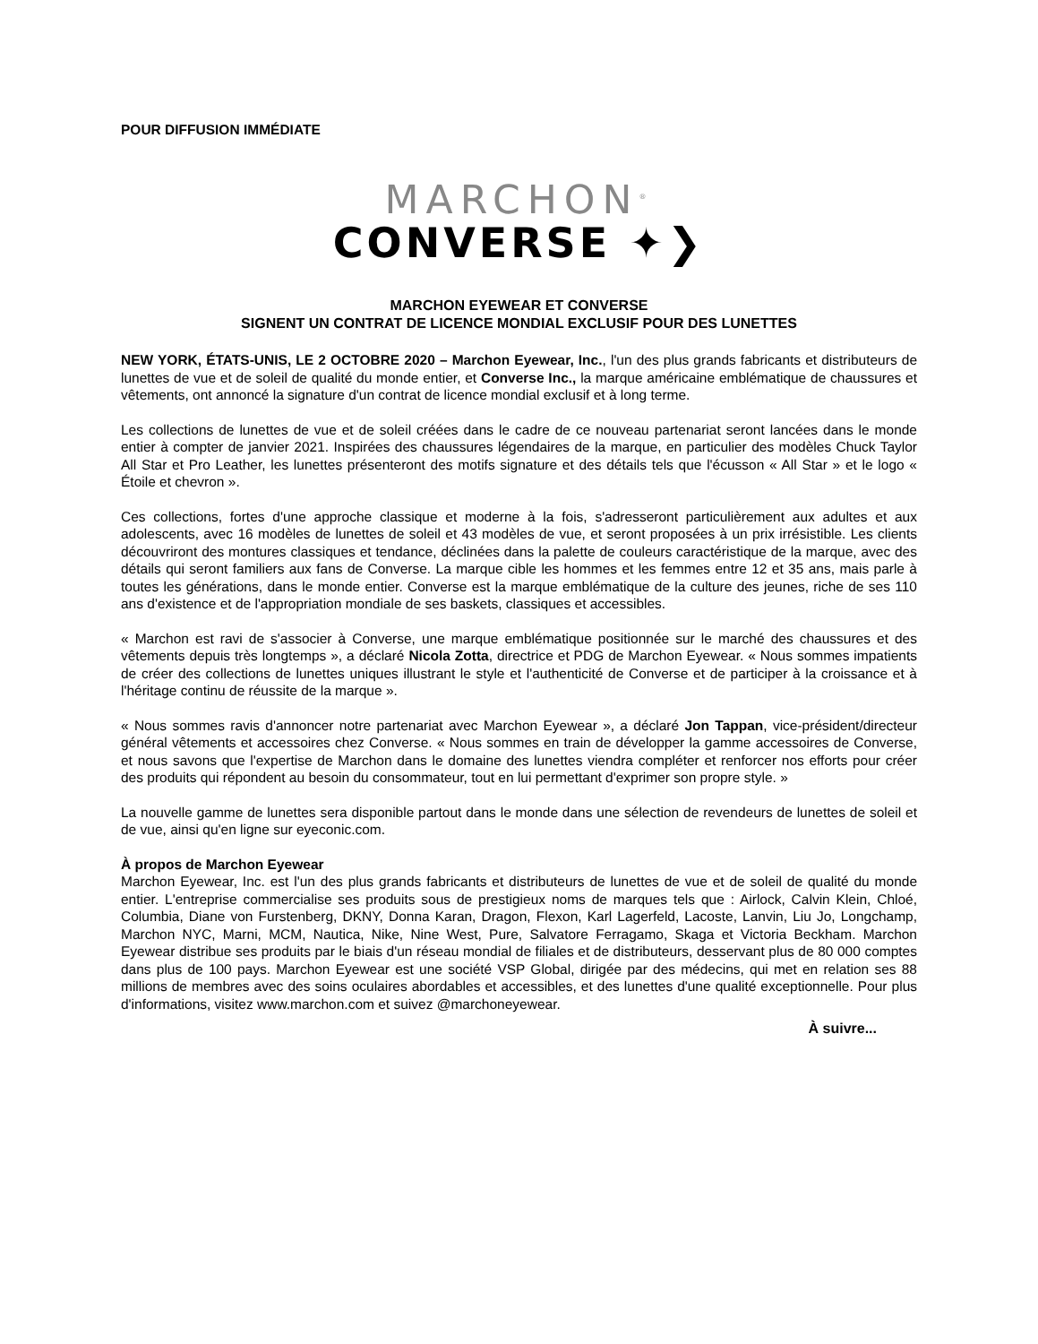POUR DIFFUSION IMMÉDIATE
MARCHON<sup>®</sup>
CONVERSE ✦❯
MARCHON EYEWEAR ET CONVERSE
SIGNENT UN CONTRAT DE LICENCE MONDIAL EXCLUSIF POUR DES LUNETTES
NEW YORK, ÉTATS-UNIS, LE 2 OCTOBRE 2020 – Marchon Eyewear, Inc., l'un des plus grands fabricants et distributeurs de lunettes de vue et de soleil de qualité du monde entier, et Converse Inc., la marque américaine emblématique de chaussures et vêtements, ont annoncé la signature d'un contrat de licence mondial exclusif et à long terme.
Les collections de lunettes de vue et de soleil créées dans le cadre de ce nouveau partenariat seront lancées dans le monde entier à compter de janvier 2021. Inspirées des chaussures légendaires de la marque, en particulier des modèles Chuck Taylor All Star et Pro Leather, les lunettes présenteront des motifs signature et des détails tels que l'écusson « All Star » et le logo « Étoile et chevron ».
Ces collections, fortes d'une approche classique et moderne à la fois, s'adresseront particulièrement aux adultes et aux adolescents, avec 16 modèles de lunettes de soleil et 43 modèles de vue, et seront proposées à un prix irrésistible. Les clients découvriront des montures classiques et tendance, déclinées dans la palette de couleurs caractéristique de la marque, avec des détails qui seront familiers aux fans de Converse. La marque cible les hommes et les femmes entre 12 et 35 ans, mais parle à toutes les générations, dans le monde entier. Converse est la marque emblématique de la culture des jeunes, riche de ses 110 ans d'existence et de l'appropriation mondiale de ses baskets, classiques et accessibles.
« Marchon est ravi de s'associer à Converse, une marque emblématique positionnée sur le marché des chaussures et des vêtements depuis très longtemps », a déclaré Nicola Zotta, directrice et PDG de Marchon Eyewear. « Nous sommes impatients de créer des collections de lunettes uniques illustrant le style et l'authenticité de Converse et de participer à la croissance et à l'héritage continu de réussite de la marque ».
« Nous sommes ravis d'annoncer notre partenariat avec Marchon Eyewear », a déclaré Jon Tappan, vice-président/directeur général vêtements et accessoires chez Converse. « Nous sommes en train de développer la gamme accessoires de Converse, et nous savons que l'expertise de Marchon dans le domaine des lunettes viendra compléter et renforcer nos efforts pour créer des produits qui répondent au besoin du consommateur, tout en lui permettant d'exprimer son propre style. »
La nouvelle gamme de lunettes sera disponible partout dans le monde dans une sélection de revendeurs de lunettes de soleil et de vue, ainsi qu'en ligne sur eyeconic.com.
À propos de Marchon Eyewear
Marchon Eyewear, Inc. est l'un des plus grands fabricants et distributeurs de lunettes de vue et de soleil de qualité du monde entier. L'entreprise commercialise ses produits sous de prestigieux noms de marques tels que : Airlock, Calvin Klein, Chloé, Columbia, Diane von Furstenberg, DKNY, Donna Karan, Dragon, Flexon, Karl Lagerfeld, Lacoste, Lanvin, Liu Jo, Longchamp, Marchon NYC, Marni, MCM, Nautica, Nike, Nine West, Pure, Salvatore Ferragamo, Skaga et Victoria Beckham. Marchon Eyewear distribue ses produits par le biais d'un réseau mondial de filiales et de distributeurs, desservant plus de 80 000 comptes dans plus de 100 pays. Marchon Eyewear est une société VSP Global, dirigée par des médecins, qui met en relation ses 88 millions de membres avec des soins oculaires abordables et accessibles, et des lunettes d'une qualité exceptionnelle. Pour plus d'informations, visitez www.marchon.com et suivez @marchoneyewear.
À suivre...